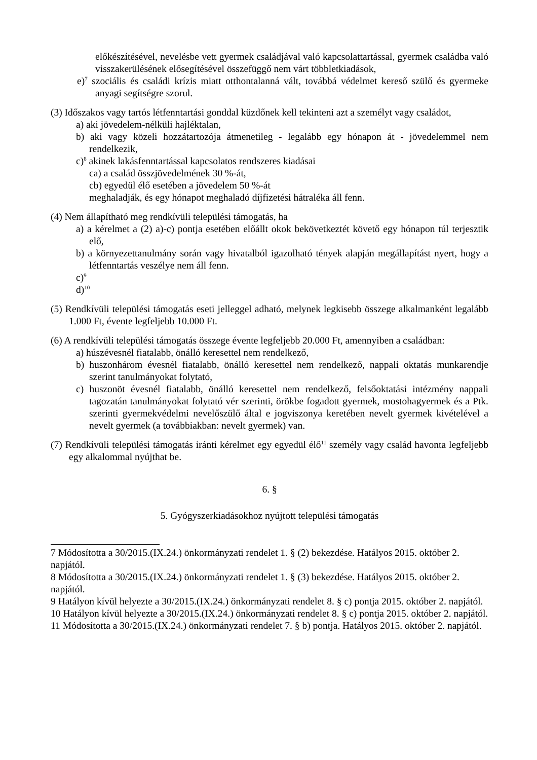előkészítésével, nevelésbe vett gyermek családjával való kapcsolattartással, gyermek családba való visszakerülésének elősegítésével összefüggő nem várt többletkiadások,
e)<sup>7</sup> szociális és családi krízis miatt otthontalanná vált, továbbá védelmet kereső szülő és gyermeke anyagi segítségre szorul.
(3) Időszakos vagy tartós létfenntartási gonddal küzdőnek kell tekinteni azt a személyt vagy családot,
a) aki jövedelem-nélküli hajléktalan,
b) aki vagy közeli hozzátartozója átmenetileg - legalább egy hónapon át - jövedelemmel nem rendelkezik,
c)<sup>8</sup> akinek lakásfenntartással kapcsolatos rendszeres kiadásai
ca) a család összjövedelmének 30 %-át,
cb) egyedül élő esetében a jövedelem 50 %-át
meghaladják, és egy hónapot meghaladó díjfizetési hátraléka áll fenn.
(4) Nem állapítható meg rendkívüli települési támogatás, ha
a) a kérelmet a (2) a)-c) pontja esetében előállt okok bekövetkeztét követő egy hónapon túl terjesztik elő,
b) a környezettanulmány során vagy hivatalból igazolható tények alapján megállapítást nyert, hogy a létfenntartás veszélye nem áll fenn.
c)<sup>9</sup>
d)<sup>10</sup>
(5) Rendkívüli települési támogatás eseti jelleggel adható, melynek legkisebb összege alkalmanként legalább 1.000 Ft, évente legfeljebb 10.000 Ft.
(6) A rendkívüli települési támogatás összege évente legfeljebb 20.000 Ft, amennyiben a családban:
a) húszévesnél fiatalabb, önálló keresettel nem rendelkező,
b) huszonhárom évesnél fiatalabb, önálló keresettel nem rendelkező, nappali oktatás munkarendje szerint tanulmányokat folytató,
c) huszonöt évesnél fiatalabb, önálló keresettel nem rendelkező, felsőoktatási intézmény nappali tagozatán tanulmányokat folytató vér szerinti, örökbe fogadott gyermek, mostohagyermek és a Ptk. szerinti gyermekvédelmi nevelőszülő által e jogviszonya keretében nevelt gyermek kivételével a nevelt gyermek (a továbbiakban: nevelt gyermek) van.
(7) Rendkívüli települési támogatás iránti kérelmet egy egyedül élő<sup>11</sup> személy vagy család havonta legfeljebb egy alkalommal nyújthat be.
6. §
5. Gyógyszerkiadásokhoz nyújtott települési támogatás
7 Módosította a 30/2015.(IX.24.) önkormányzati rendelet 1. § (2) bekezdése. Hatályos 2015. október 2. napjától.
8 Módosította a 30/2015.(IX.24.) önkormányzati rendelet 1. § (3) bekezdése. Hatályos 2015. október 2. napjától.
9 Hatályon kívül helyezte a 30/2015.(IX.24.) önkormányzati rendelet 8. § c) pontja 2015. október 2. napjától.
10 Hatályon kívül helyezte a 30/2015.(IX.24.) önkormányzati rendelet 8. § c) pontja 2015. október 2. napjától.
11 Módosította a 30/2015.(IX.24.) önkormányzati rendelet 7. § b) pontja. Hatályos 2015. október 2. napjától.